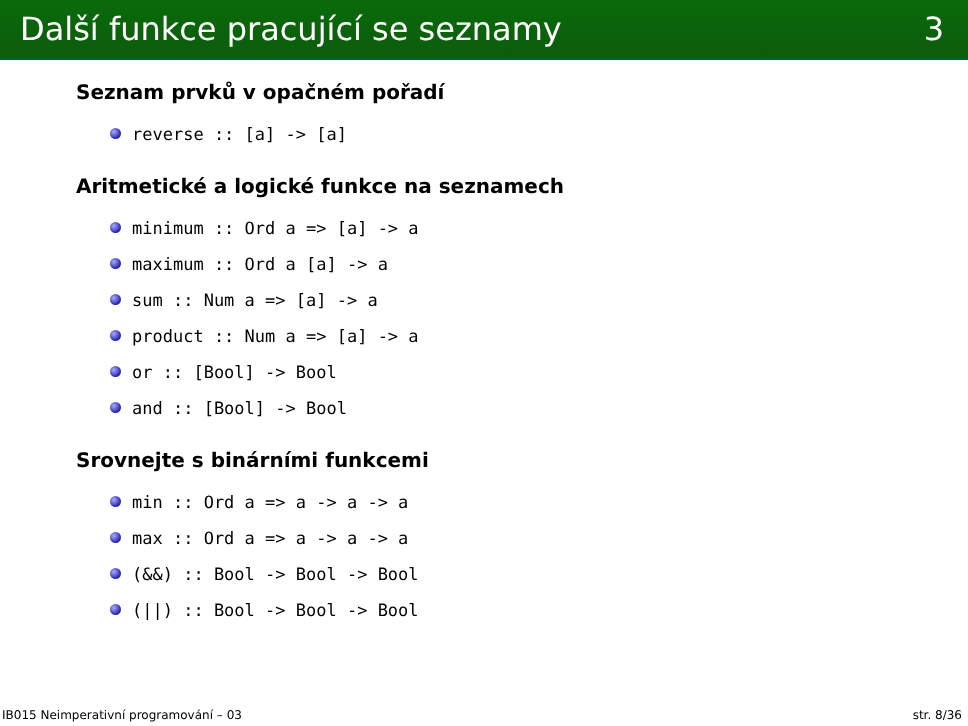Další funkce pracující se seznamy 3
Seznam prvků v opačném pořadí
reverse :: [a] -> [a]
Aritmetické a logické funkce na seznamech
minimum :: Ord a => [a] -> a
maximum :: Ord a [a] -> a
sum :: Num a => [a] -> a
product :: Num a => [a] -> a
or :: [Bool] -> Bool
and :: [Bool] -> Bool
Srovnejte s binárními funkcemi
min :: Ord a => a -> a -> a
max :: Ord a => a -> a -> a
(&&) :: Bool -> Bool -> Bool
(||) :: Bool -> Bool -> Bool
IB015 Neimperativní programování – 03 str. 8/36